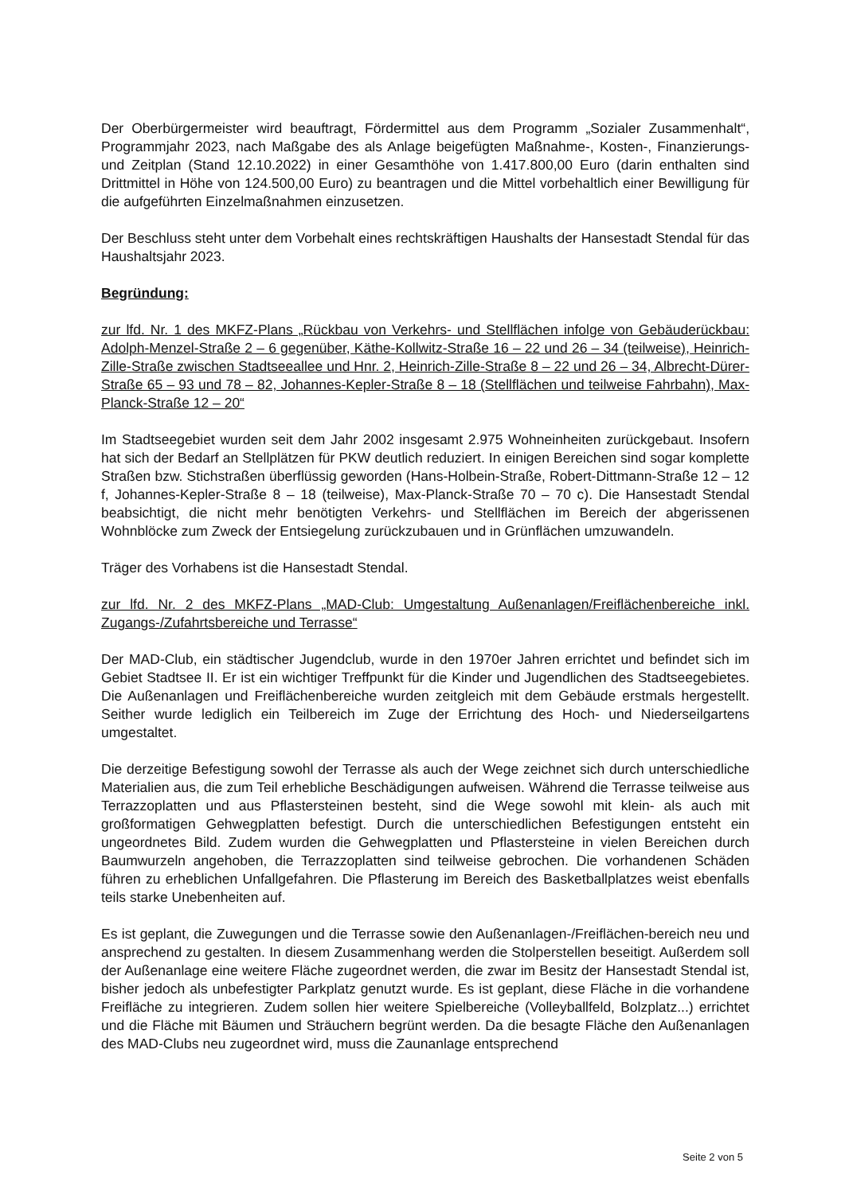Der Oberbürgermeister wird beauftragt, Fördermittel aus dem Programm „Sozialer Zusammenhalt“, Programmjahr 2023, nach Maßgabe des als Anlage beigefügten Maßnahme-, Kosten-, Finanzierungs- und Zeitplan (Stand 12.10.2022) in einer Gesamthöhe von 1.417.800,00 Euro (darin enthalten sind Drittmittel in Höhe von 124.500,00 Euro) zu beantragen und die Mittel vorbehaltlich einer Bewilligung für die aufgeführten Einzelmaßnahmen einzusetzen.
Der Beschluss steht unter dem Vorbehalt eines rechtskräftigen Haushalts der Hansestadt Stendal für das Haushaltsjahr 2023.
Begründung:
zur lfd. Nr. 1 des MKFZ-Plans „Rückbau von Verkehrs- und Stellflächen infolge von Gebäuderückbau: Adolph-Menzel-Straße 2 – 6 gegenüber, Käthe-Kollwitz-Straße 16 – 22 und 26 – 34 (teilweise), Heinrich-Zille-Straße zwischen Stadtseeallee und Hnr. 2, Heinrich-Zille-Straße 8 – 22 und 26 – 34, Albrecht-Dürer-Straße 65 – 93 und 78 – 82, Johannes-Kepler-Straße 8 – 18 (Stellflächen und teilweise Fahrbahn), Max-Planck-Straße 12 – 20“
Im Stadtseegebiet wurden seit dem Jahr 2002 insgesamt 2.975 Wohneinheiten zurückgebaut. Insofern hat sich der Bedarf an Stellplätzen für PKW deutlich reduziert. In einigen Bereichen sind sogar komplette Straßen bzw. Stichstraßen überflüssig geworden (Hans-Holbein-Straße, Robert-Dittmann-Straße 12 – 12 f, Johannes-Kepler-Straße 8 – 18 (teilweise), Max-Planck-Straße 70 – 70 c). Die Hansestadt Stendal beabsichtigt, die nicht mehr benötigten Verkehrs- und Stellflächen im Bereich der abgerissenen Wohnblöcke zum Zweck der Entsiegelung zurückzubauen und in Grünflächen umzuwandeln.
Träger des Vorhabens ist die Hansestadt Stendal.
zur lfd. Nr. 2 des MKFZ-Plans „MAD-Club: Umgestaltung Außenanlagen/Freiflächenbereiche inkl. Zugangs-/Zufahrtsbereiche und Terrasse“
Der MAD-Club, ein städtischer Jugendclub, wurde in den 1970er Jahren errichtet und befindet sich im Gebiet Stadtsee II. Er ist ein wichtiger Treffpunkt für die Kinder und Jugendlichen des Stadtseegebietes. Die Außenanlagen und Freiflächenbereiche wurden zeitgleich mit dem Gebäude erstmals hergestellt. Seither wurde lediglich ein Teilbereich im Zuge der Errichtung des Hoch- und Niederseilgartens umgestaltet.
Die derzeitige Befestigung sowohl der Terrasse als auch der Wege zeichnet sich durch unterschiedliche Materialien aus, die zum Teil erhebliche Beschädigungen aufweisen. Während die Terrasse teilweise aus Terrazzoplatten und aus Pflastersteinen besteht, sind die Wege sowohl mit klein- als auch mit großformatigen Gehwegplatten befestigt. Durch die unterschiedlichen Befestigungen entsteht ein ungeordnetes Bild. Zudem wurden die Gehwegplatten und Pflastersteine in vielen Bereichen durch Baumwurzeln angehoben, die Terrazzoplatten sind teilweise gebrochen. Die vorhandenen Schäden führen zu erheblichen Unfallgefahren. Die Pflasterung im Bereich des Basketballplatzes weist ebenfalls teils starke Unebenheiten auf.
Es ist geplant, die Zuwegungen und die Terrasse sowie den Außenanlagen-/Freiflächen-bereich neu und ansprechend zu gestalten. In diesem Zusammenhang werden die Stolperstellen beseitigt. Außerdem soll der Außenanlage eine weitere Fläche zugeordnet werden, die zwar im Besitz der Hansestadt Stendal ist, bisher jedoch als unbefestigter Parkplatz genutzt wurde. Es ist geplant, diese Fläche in die vorhandene Freifläche zu integrieren. Zudem sollen hier weitere Spielbereiche (Volleyballfeld, Bolzplatz...) errichtet und die Fläche mit Bäumen und Sträuchern begrünt werden. Da die besagte Fläche den Außenanlagen des MAD-Clubs neu zugeordnet wird, muss die Zaunanlage entsprechend
Seite 2 von 5